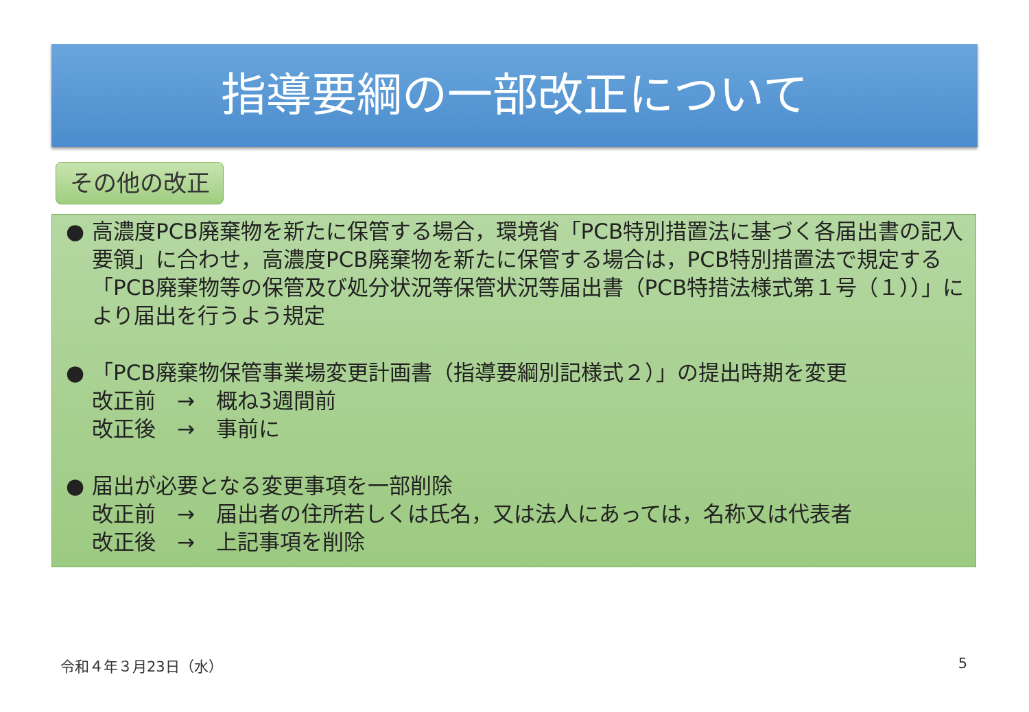指導要綱の一部改正について
その他の改正
● 高濃度PCB廃棄物を新たに保管する場合，環境省「PCB特別措置法に基づく各届出書の記入要領」に合わせ，高濃度PCB廃棄物を新たに保管する場合は，PCB特別措置法で規定する「PCB廃棄物等の保管及び処分状況等保管状況等届出書（PCB特措法様式第１号（１））」により届出を行うよう規定
● 「PCB廃棄物保管事業場変更計画書（指導要綱別記様式２）」の提出時期を変更
改正前　→　概ね3週間前
改正後　→　事前に
● 届出が必要となる変更事項を一部削除
改正前　→　届出者の住所若しくは氏名，又は法人にあっては，名称又は代表者
改正後　→　上記事項を削除
令和４年３月23日（水） 5